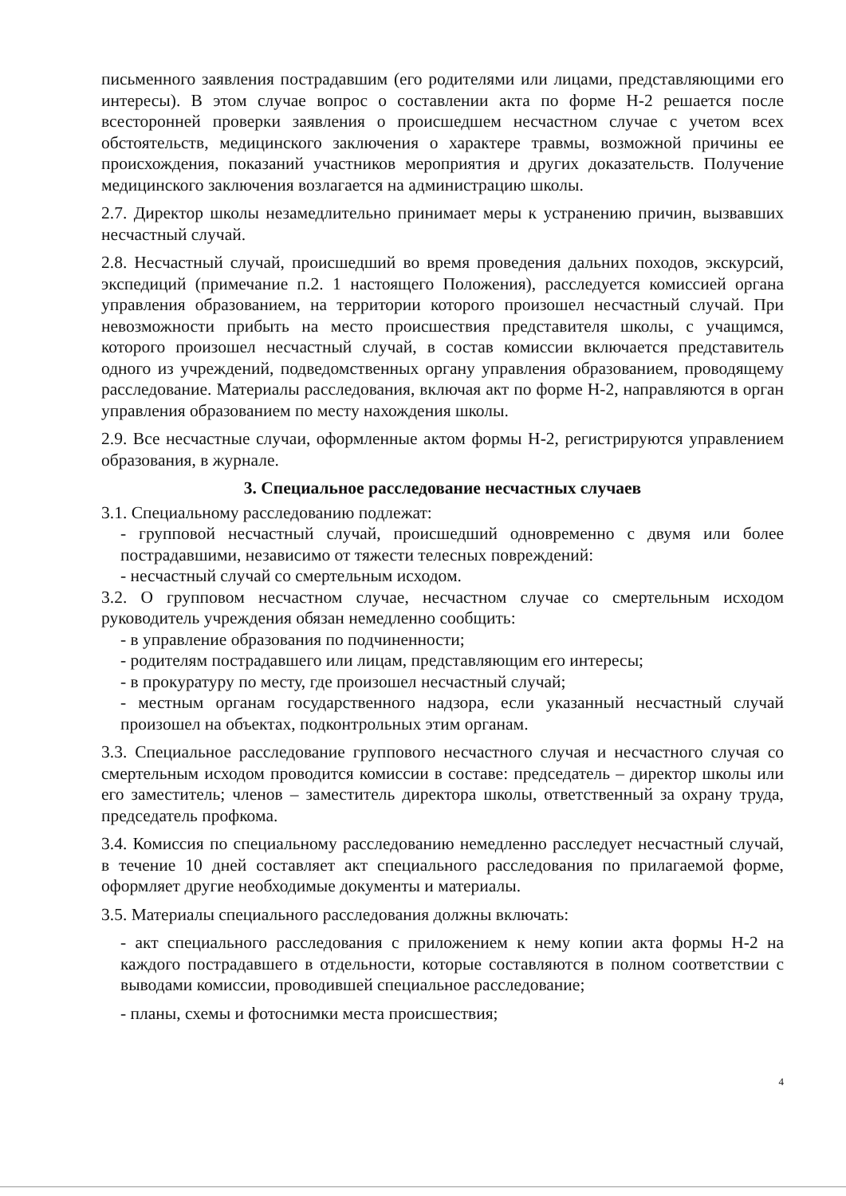письменного заявления пострадавшим (его родителями или лицами, представляющими его интересы). В этом случае вопрос о составлении акта по форме Н-2 решается после всесторонней проверки заявления о происшедшем несчастном случае с учетом всех обстоятельств, медицинского заключения о характере травмы, возможной причины ее происхождения, показаний участников мероприятия и других доказательств. Получение медицинского заключения возлагается на администрацию школы.
2.7. Директор школы незамедлительно принимает меры к устранению причин, вызвавших несчастный случай.
2.8. Несчастный случай, происшедший во время проведения дальних походов, экскурсий, экспедиций (примечание п.2. 1 настоящего Положения), расследуется комиссией органа управления образованием, на территории которого произошел несчастный случай. При невозможности прибыть на место происшествия представителя школы, с учащимся, которого произошел несчастный случай, в состав комиссии включается представитель одного из учреждений, подведомственных органу управления образованием, проводящему расследование. Материалы расследования, включая акт по форме Н-2, направляются в орган управления образованием по месту нахождения школы.
2.9. Все несчастные случаи, оформленные актом формы Н-2, регистрируются управлением образования, в журнале.
3. Специальное расследование несчастных случаев
3.1. Специальному расследованию подлежат:
- групповой несчастный случай, происшедший одновременно с двумя или более пострадавшими, независимо от тяжести телесных повреждений:
- несчастный случай со смертельным исходом.
3.2. О групповом несчастном случае, несчастном случае со смертельным исходом руководитель учреждения обязан немедленно сообщить:
- в управление образования по подчиненности;
- родителям пострадавшего или лицам, представляющим его интересы;
- в прокуратуру по месту, где произошел несчастный случай;
- местным органам государственного надзора, если указанный несчастный случай произошел на объектах, подконтрольных этим органам.
3.3. Специальное расследование группового несчастного случая и несчастного случая со смертельным исходом проводится комиссии в составе: председатель – директор школы или его заместитель; членов – заместитель директора школы, ответственный за охрану труда, председатель профкома.
3.4. Комиссия по специальному расследованию немедленно расследует несчастный случай, в течение 10 дней составляет акт специального расследования по прилагаемой форме, оформляет другие необходимые документы и материалы.
3.5. Материалы специального расследования должны включать:
- акт специального расследования с приложением к нему копии акта формы Н-2 на каждого пострадавшего в отдельности, которые составляются в полном соответствии с выводами комиссии, проводившей специальное расследование;
- планы, схемы и фотоснимки места происшествия;
4